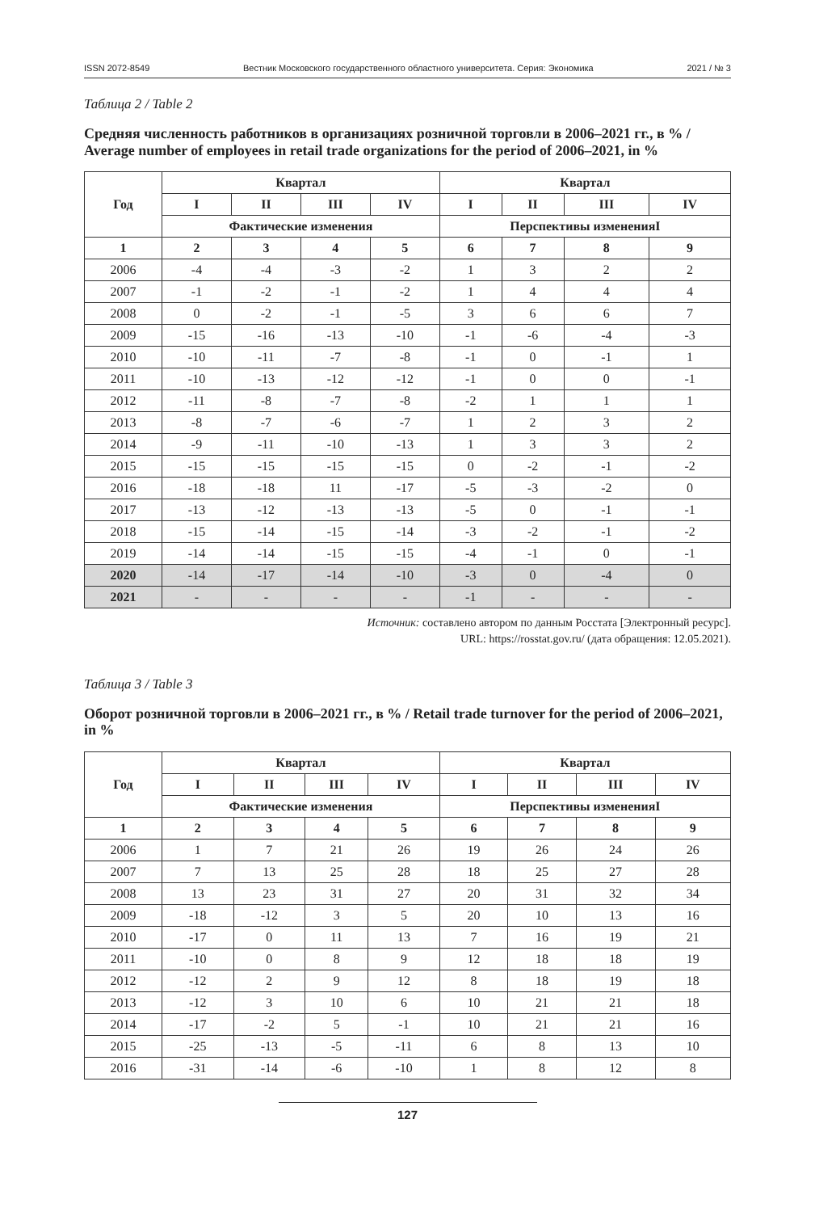ISSN 2072-8549 Вестник Московского государственного областного университета. Серия: Экономика 2021 / № 3
Таблица 2 / Table 2
Средняя численность работников в организациях розничной торговли в 2006–2021 гг., в % / Average number of employees in retail trade organizations for the period of 2006–2021, in %
| Год | Квартал | | | | Квартал | | | |
| --- | --- | --- | --- | --- | --- | --- | --- | --- |
| | I | II | III | IV | I | II | III | IV |
| | Фактические изменения | | | | Перспективы измененияI | | | |
| 1 | 2 | 3 | 4 | 5 | 6 | 7 | 8 | 9 |
| 2006 | -4 | -4 | -3 | -2 | 1 | 3 | 2 | 2 |
| 2007 | -1 | -2 | -1 | -2 | 1 | 4 | 4 | 4 |
| 2008 | 0 | -2 | -1 | -5 | 3 | 6 | 6 | 7 |
| 2009 | -15 | -16 | -13 | -10 | -1 | -6 | -4 | -3 |
| 2010 | -10 | -11 | -7 | -8 | -1 | 0 | -1 | 1 |
| 2011 | -10 | -13 | -12 | -12 | -1 | 0 | 0 | -1 |
| 2012 | -11 | -8 | -7 | -8 | -2 | 1 | 1 | 1 |
| 2013 | -8 | -7 | -6 | -7 | 1 | 2 | 3 | 2 |
| 2014 | -9 | -11 | -10 | -13 | 1 | 3 | 3 | 2 |
| 2015 | -15 | -15 | -15 | -15 | 0 | -2 | -1 | -2 |
| 2016 | -18 | -18 | 11 | -17 | -5 | -3 | -2 | 0 |
| 2017 | -13 | -12 | -13 | -13 | -5 | 0 | -1 | -1 |
| 2018 | -15 | -14 | -15 | -14 | -3 | -2 | -1 | -2 |
| 2019 | -14 | -14 | -15 | -15 | -4 | -1 | 0 | -1 |
| 2020 | -14 | -17 | -14 | -10 | -3 | 0 | -4 | 0 |
| 2021 | - | - | - | - | -1 | - | - | - |
Источник: составлено автором по данным Росстата [Электронный ресурс].
URL: https://rosstat.gov.ru/ (дата обращения: 12.05.2021).
Таблица 3 / Table 3
Оборот розничной торговли в 2006–2021 гг., в % / Retail trade turnover for the period of 2006–2021, in %
| Год | Квартал | | | | Квартал | | | |
| --- | --- | --- | --- | --- | --- | --- | --- | --- |
| | I | II | III | IV | I | II | III | IV |
| | Фактические изменения | | | | Перспективы измененияI | | | |
| 1 | 2 | 3 | 4 | 5 | 6 | 7 | 8 | 9 |
| 2006 | 1 | 7 | 21 | 26 | 19 | 26 | 24 | 26 |
| 2007 | 7 | 13 | 25 | 28 | 18 | 25 | 27 | 28 |
| 2008 | 13 | 23 | 31 | 27 | 20 | 31 | 32 | 34 |
| 2009 | -18 | -12 | 3 | 5 | 20 | 10 | 13 | 16 |
| 2010 | -17 | 0 | 11 | 13 | 7 | 16 | 19 | 21 |
| 2011 | -10 | 0 | 8 | 9 | 12 | 18 | 18 | 19 |
| 2012 | -12 | 2 | 9 | 12 | 8 | 18 | 19 | 18 |
| 2013 | -12 | 3 | 10 | 6 | 10 | 21 | 21 | 18 |
| 2014 | -17 | -2 | 5 | -1 | 10 | 21 | 21 | 16 |
| 2015 | -25 | -13 | -5 | -11 | 6 | 8 | 13 | 10 |
| 2016 | -31 | -14 | -6 | -10 | 1 | 8 | 12 | 8 |
127